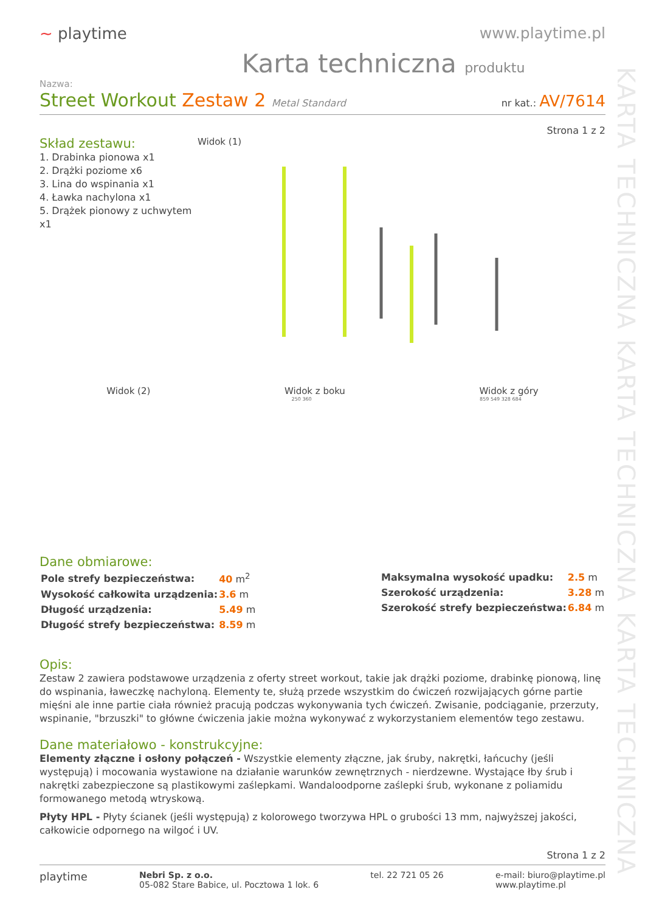KARTA TECHNICZNA KARTA TECHNICZNA KARTA TECHNICZNA
~ playtime www.playtime.pl
Karta techniczna produktu
Nazwa:
Street Workout Zestaw 2 Metal Standard
nr kat.: AV/7614
Strona 1 z 2
Skład zestawu:
1. Drabinka pionowa x1
2. Drążki poziome x6
3. Lina do wspinania x1
4. Ławka nachylona x1
5. Drążek pionowy z uchwytem x1
Widok (1)
Widok (2) Widok z boku Widok z góry
250 360 859 549 328 684
Dane obmiarowe:
| Pole strefy bezpieczeństwa: | 40 m<sup>2</sup> |
| Wysokość całkowita urządzenia: | 3.6 m |
| Długość urządzenia: | 5.49 m |
| Długość strefy bezpieczeństwa: | 8.59 m |
| Maksymalna wysokość upadku: | 2.5 m |
| Szerokość urządzenia: | 3.28 m |
| Szerokość strefy bezpieczeństwa: | 6.84 m |
Opis:
Zestaw 2 zawiera podstawowe urządzenia z oferty street workout, takie jak drążki poziome, drabinkę pionową, linę do wspinania, ławeczkę nachyloną. Elementy te, służą przede wszystkim do ćwiczeń rozwijających górne partie mięśni ale inne partie ciała również pracują podczas wykonywania tych ćwiczeń. Zwisanie, podciąganie, przerzuty, wspinanie, "brzuszki" to główne ćwiczenia jakie można wykonywać z wykorzystaniem elementów tego zestawu.
Dane materiałowo - konstrukcyjne:
Elementy złączne i osłony połączeń - Wszystkie elementy złączne, jak śruby, nakrętki, łańcuchy (jeśli występują) i mocowania wystawione na działanie warunków zewnętrznych - nierdzewne. Wystające łby śrub i nakrętki zabezpieczone są plastikowymi zaślepkami. Wandaloodporne zaślepki śrub, wykonane z poliamidu formowanego metodą wtryskową.
Płyty HPL - Płyty ścianek (jeśli występują) z kolorowego tworzywa HPL o grubości 13 mm, najwyższej jakości, całkowicie odpornego na wilgoć i UV.
Strona 1 z 2
playtime
Nebri Sp. z o.o.
05-082 Stare Babice, ul. Pocztowa 1 lok. 6
tel. 22 721 05 26 e-mail: biuro@playtime.pl
www.playtime.pl